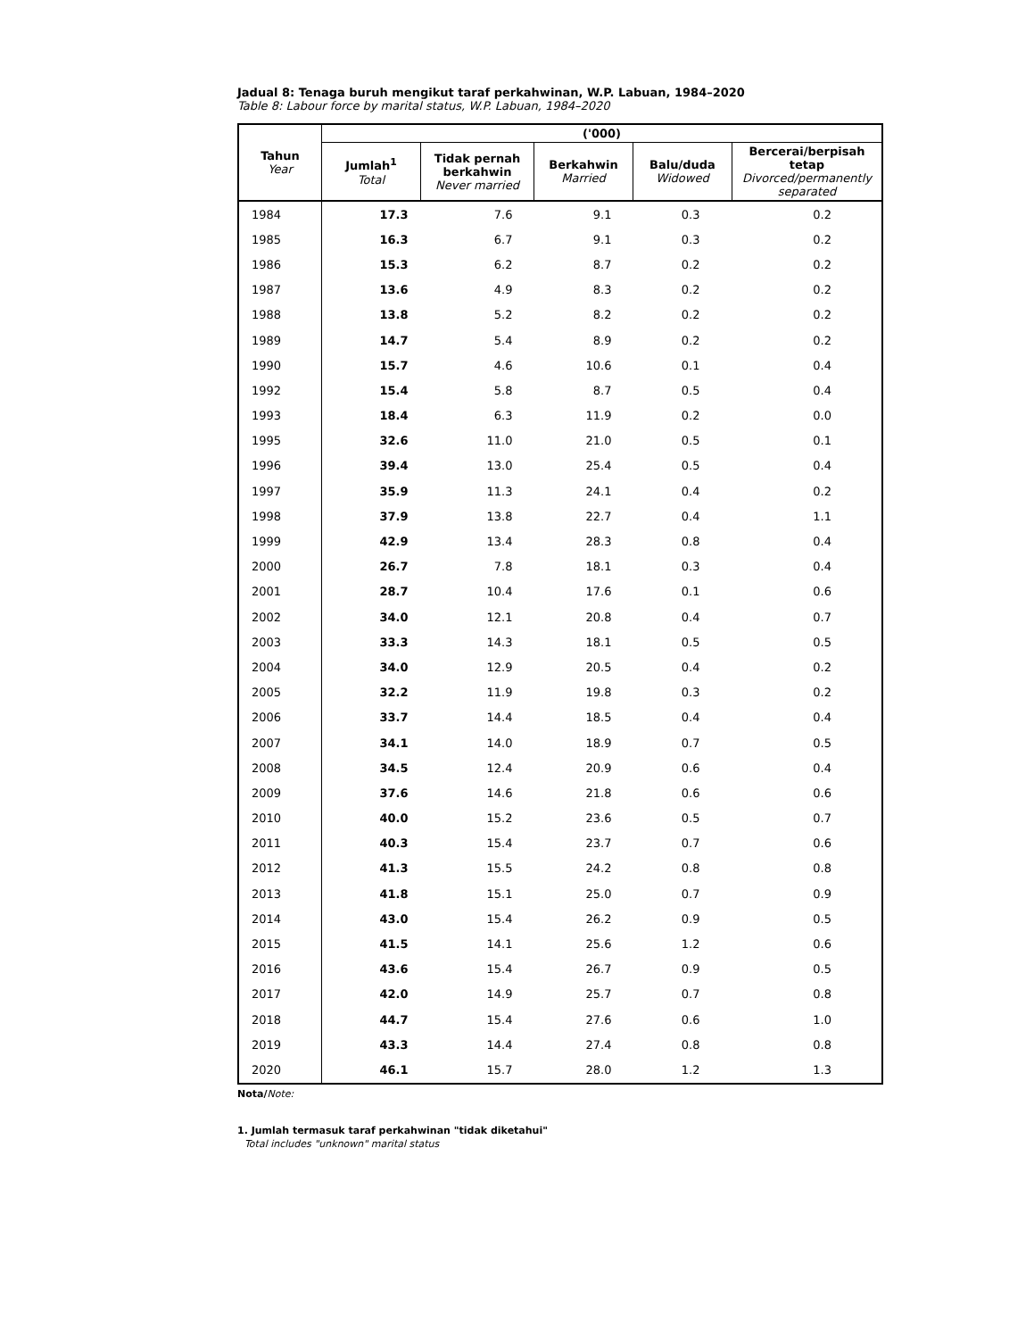Jadual 8: Tenaga buruh mengikut taraf perkahwinan, W.P. Labuan, 1984–2020
Table 8: Labour force by marital status, W.P. Labuan, 1984–2020
| Tahun Year | ('000) | | | | |
| --- | --- | --- | --- | --- | --- |
| | Jumlah<sup>1</sup> Total | Tidak pernah berkahwin Never married | Berkahwin Married | Balu/duda Widowed | Bercerai/berpisah tetap Divorced/permanently separated |
| 1984 | 17.3 | 7.6 | 9.1 | 0.3 | 0.2 |
| 1985 | 16.3 | 6.7 | 9.1 | 0.3 | 0.2 |
| 1986 | 15.3 | 6.2 | 8.7 | 0.2 | 0.2 |
| 1987 | 13.6 | 4.9 | 8.3 | 0.2 | 0.2 |
| 1988 | 13.8 | 5.2 | 8.2 | 0.2 | 0.2 |
| 1989 | 14.7 | 5.4 | 8.9 | 0.2 | 0.2 |
| 1990 | 15.7 | 4.6 | 10.6 | 0.1 | 0.4 |
| 1992 | 15.4 | 5.8 | 8.7 | 0.5 | 0.4 |
| 1993 | 18.4 | 6.3 | 11.9 | 0.2 | 0.0 |
| 1995 | 32.6 | 11.0 | 21.0 | 0.5 | 0.1 |
| 1996 | 39.4 | 13.0 | 25.4 | 0.5 | 0.4 |
| 1997 | 35.9 | 11.3 | 24.1 | 0.4 | 0.2 |
| 1998 | 37.9 | 13.8 | 22.7 | 0.4 | 1.1 |
| 1999 | 42.9 | 13.4 | 28.3 | 0.8 | 0.4 |
| 2000 | 26.7 | 7.8 | 18.1 | 0.3 | 0.4 |
| 2001 | 28.7 | 10.4 | 17.6 | 0.1 | 0.6 |
| 2002 | 34.0 | 12.1 | 20.8 | 0.4 | 0.7 |
| 2003 | 33.3 | 14.3 | 18.1 | 0.5 | 0.5 |
| 2004 | 34.0 | 12.9 | 20.5 | 0.4 | 0.2 |
| 2005 | 32.2 | 11.9 | 19.8 | 0.3 | 0.2 |
| 2006 | 33.7 | 14.4 | 18.5 | 0.4 | 0.4 |
| 2007 | 34.1 | 14.0 | 18.9 | 0.7 | 0.5 |
| 2008 | 34.5 | 12.4 | 20.9 | 0.6 | 0.4 |
| 2009 | 37.6 | 14.6 | 21.8 | 0.6 | 0.6 |
| 2010 | 40.0 | 15.2 | 23.6 | 0.5 | 0.7 |
| 2011 | 40.3 | 15.4 | 23.7 | 0.7 | 0.6 |
| 2012 | 41.3 | 15.5 | 24.2 | 0.8 | 0.8 |
| 2013 | 41.8 | 15.1 | 25.0 | 0.7 | 0.9 |
| 2014 | 43.0 | 15.4 | 26.2 | 0.9 | 0.5 |
| 2015 | 41.5 | 14.1 | 25.6 | 1.2 | 0.6 |
| 2016 | 43.6 | 15.4 | 26.7 | 0.9 | 0.5 |
| 2017 | 42.0 | 14.9 | 25.7 | 0.7 | 0.8 |
| 2018 | 44.7 | 15.4 | 27.6 | 0.6 | 1.0 |
| 2019 | 43.3 | 14.4 | 27.4 | 0.8 | 0.8 |
| 2020 | 46.1 | 15.7 | 28.0 | 1.2 | 1.3 |
Nota/Note:
1. Jumlah termasuk taraf perkahwinan "tidak diketahui"
Total includes "unknown" marital status